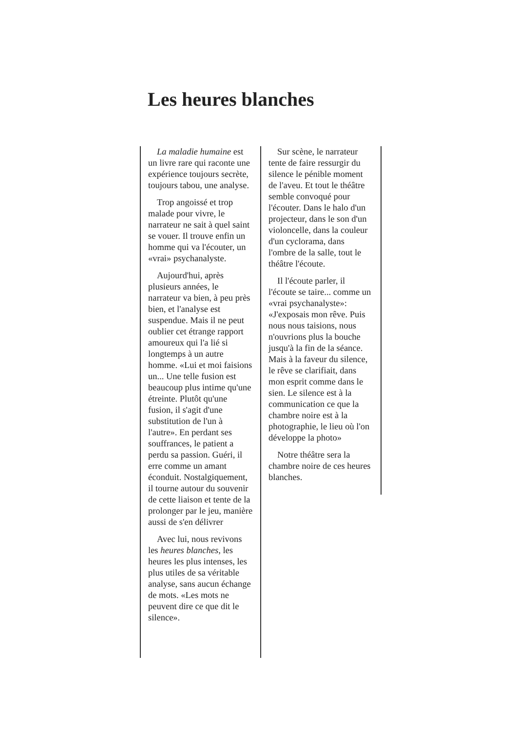Les heures blanches
La maladie humaine est un livre rare qui raconte une expérience toujours secrète, toujours tabou, une analyse.
Trop angoissé et trop malade pour vivre, le narrateur ne sait à quel saint se vouer. Il trouve enfin un homme qui va l'écouter, un «vrai» psychanalyste.
Aujourd'hui, après plusieurs années, le narrateur va bien, à peu près bien, et l'analyse est suspendue. Mais il ne peut oublier cet étrange rapport amoureux qui l'a lié si longtemps à un autre homme. «Lui et moi faisions un... Une telle fusion est beaucoup plus intime qu'une étreinte. Plutôt qu'une fusion, il s'agit d'une substitution de l'un à l'autre». En perdant ses souffrances, le patient a perdu sa passion. Guéri, il erre comme un amant éconduit. Nostalgiquement, il tourne autour du souvenir de cette liaison et tente de la prolonger par le jeu, manière aussi de s'en délivrer
Avec lui, nous revivons les heures blanches, les heures les plus intenses, les plus utiles de sa véritable analyse, sans aucun échange de mots. «Les mots ne peuvent dire ce que dit le silence».
Sur scène, le narrateur tente de faire ressurgir du silence le pénible moment de l'aveu. Et tout le théâtre semble convoqué pour l'écouter. Dans le halo d'un projecteur, dans le son d'un violoncelle, dans la couleur d'un cyclorama, dans l'ombre de la salle, tout le théâtre l'écoute.
Il l'écoute parler, il l'écoute se taire... comme un «vrai psychanalyste»: «J'exposais mon rêve. Puis nous nous taisions, nous n'ouvrions plus la bouche jusqu'à la fin de la séance. Mais à la faveur du silence, le rêve se clarifiait, dans mon esprit comme dans le sien. Le silence est à la communication ce que la chambre noire est à la photographie, le lieu où l'on développe la photo»
Notre théâtre sera la chambre noire de ces heures blanches.